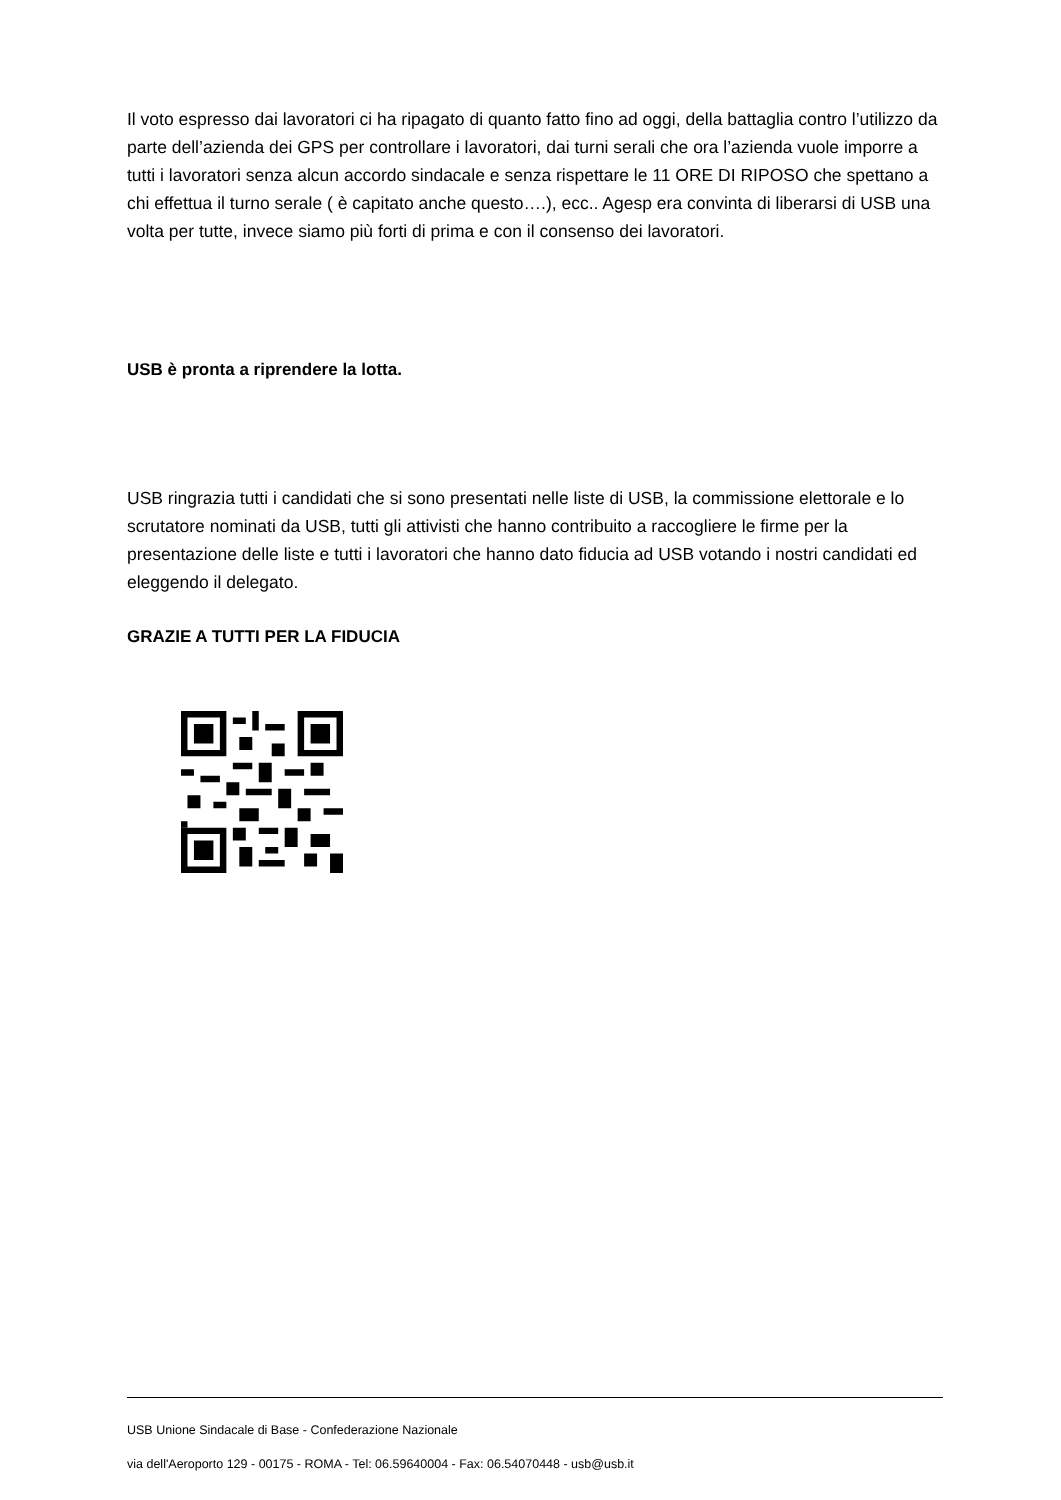Il voto espresso dai lavoratori ci ha ripagato di quanto fatto fino ad oggi, della battaglia contro l’utilizzo da parte dell’azienda dei GPS per controllare i lavoratori, dai turni serali che ora l’azienda vuole imporre a tutti i lavoratori senza alcun accordo sindacale e senza rispettare le 11 ORE DI RIPOSO che spettano a chi effettua il turno serale ( è capitato anche questo….), ecc.. Agesp era convinta di liberarsi di USB una volta per tutte, invece siamo più forti di prima e con il consenso dei lavoratori.
USB è pronta a riprendere la lotta.
USB ringrazia tutti i candidati che si sono presentati nelle liste di USB, la commissione elettorale e lo scrutatore nominati da USB, tutti gli attivisti che hanno contribuito a raccogliere le firme per la presentazione delle liste e tutti i lavoratori che hanno dato fiducia ad USB votando i nostri candidati ed eleggendo il delegato.
GRAZIE A TUTTI PER LA FIDUCIA
USB Unione Sindacale di Base - Confederazione Nazionale
via dell'Aeroporto 129 - 00175 - ROMA - Tel: 06.59640004 - Fax: 06.54070448 - usb@usb.it